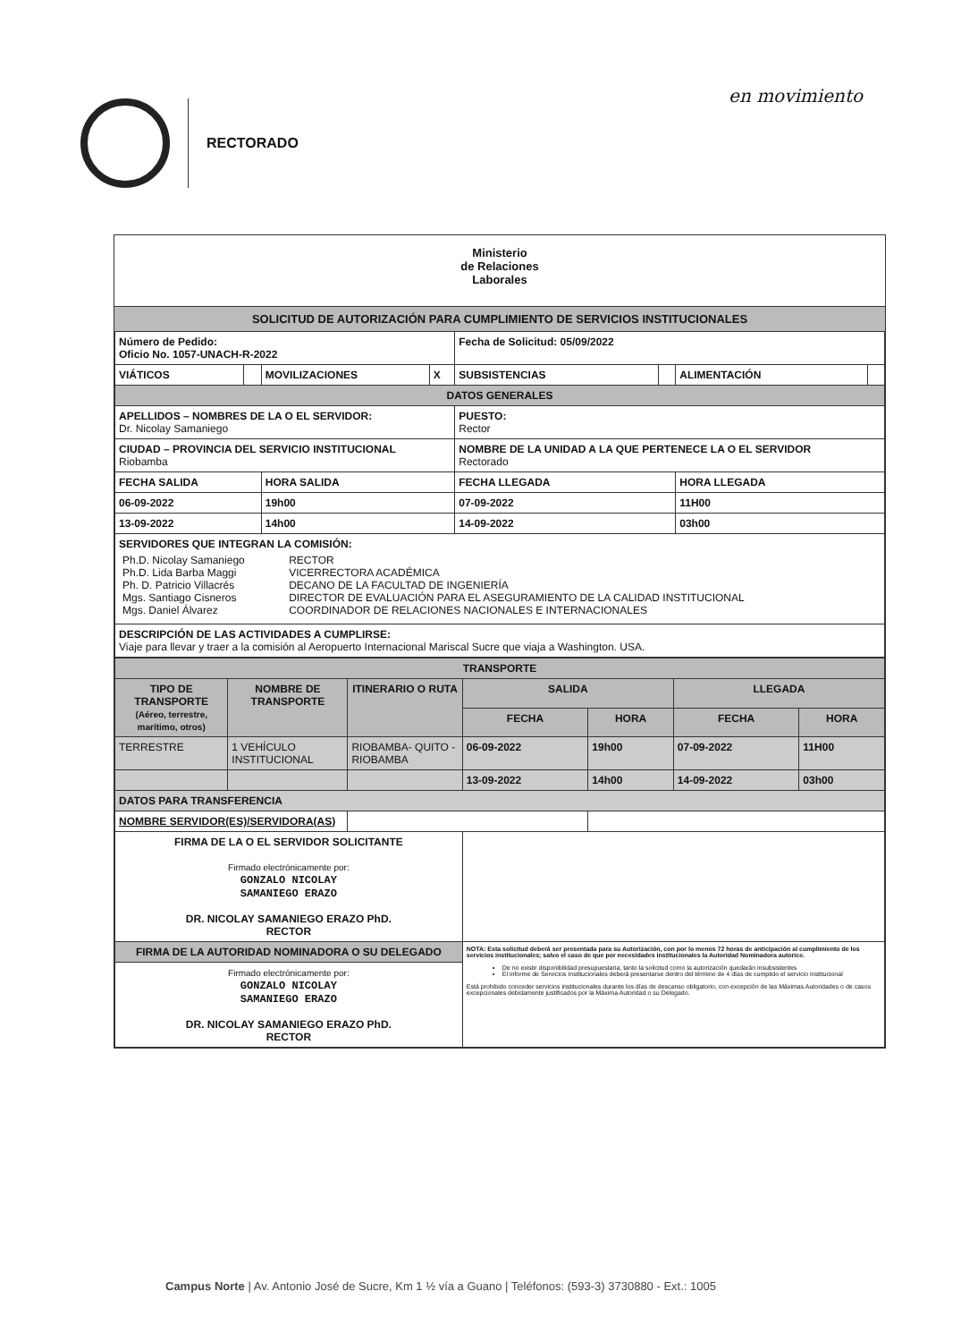en movimiento
RECTORADO
Ministerio
de Relaciones
Laborales
SOLICITUD DE AUTORIZACIÓN PARA CUMPLIMIENTO DE SERVICIOS INSTITUCIONALES
| Número de Pedido: Oficio No. 1057-UNACH-R-2022 | | | | Fecha de Solicitud: 05/09/2022 | | | |
| VIÁTICOS | | MOVILIZACIONES | X | SUBSISTENCIAS | | ALIMENTACIÓN | |
| DATOS GENERALES | | | | | | | |
| APELLIDOS – NOMBRES DE LA O EL SERVIDOR: Dr. Nicolay Samaniego | | | | PUESTO: Rector | | | |
| CIUDAD – PROVINCIA DEL SERVICIO INSTITUCIONAL Riobamba | | | | NOMBRE DE LA UNIDAD A LA QUE PERTENECE LA O EL SERVIDOR Rectorado | | | |
| FECHA SALIDA | | HORA SALIDA | | FECHA LLEGADA | | HORA LLEGADA | |
| 06-09-2022 | | 19h00 | | 07-09-2022 | | 11H00 | |
| 13-09-2022 | | 14h00 | | 14-09-2022 | | 03h00 | |
| SERVIDORES QUE INTEGRAN LA COMISIÓN: / Ph.D. Nicolay Samaniego Ph.D. Lida Barba Maggi Ph. D. Patricio Villacrés Mgs. Santiago Cisneros Mgs. Daniel Álvarez / RECTOR VICERRECTORA ACADÉMICA DECANO DE LA FACULTAD DE INGENIERÍA DIRECTOR DE EVALUACIÓN PARA EL ASEGURAMIENTO DE LA CALIDAD INSTITUCIONAL COORDINADOR DE RELACIONES NACIONALES E INTERNACIONALES / | | | | | | | |
| DESCRIPCIÓN DE LAS ACTIVIDADES A CUMPLIRSE: Viaje para llevar y traer a la comisión al Aeropuerto Internacional Mariscal Sucre que viaja a Washington. USA. | | | | | | | |
| TRANSPORTE | | | | | | |
| --- | --- | --- | --- | --- | --- | --- |
| TIPO DE TRANSPORTE (Aéreo, terrestre, marítimo, otros) | NOMBRE DE TRANSPORTE | ITINERARIO O RUTA | SALIDA | | LLEGADA | |
| | | | FECHA | HORA | FECHA | HORA |
| TERRESTRE | 1 VEHÍCULO INSTITUCIONAL | RIOBAMBA- QUITO - RIOBAMBA | 06-09-2022 | 19h00 | 07-09-2022 | 11H00 |
| | | | 13-09-2022 | 14h00 | 14-09-2022 | 03h00 |
| DATOS PARA TRANSFERENCIA | | | | | | |
| NOMBRE SERVIDOR(ES)/SERVIDORA(AS) | | | | | | |
| FIRMA DE LA O EL SERVIDOR SOLICITANTE Firmado electrónicamente por: GONZALO NICOLAY SAMANIEGO ERAZO DR. NICOLAY SAMANIEGO ERAZO PhD. RECTOR | | | | | | |
| FIRMA DE LA AUTORIDAD NOMINADORA O SU DELEGADO | | | NOTA: Esta solicitud deberá ser presentada para su Autorización, con por lo menos 72 horas de anticipación al cumplimiento de los servicios institucionales; salvo el caso de que por necesidades institucionales la Autoridad Nominadora autorice. De no existir disponibilidad presupuestaria, tanto la solicitud como la autorización quedarán insubsistentes El informe de Servicios Institucionales deberá presentarse dentro del término de 4 días de cumplido el servicio institucional Está prohibido conceder servicios institucionales durante los días de descanso obligatorio, con excepción de las Máximas Autoridades o de casos excepcionales debidamente justificados por la Máxima Autoridad o su Delegado. | | | |
| Firmado electrónicamente por: GONZALO NICOLAY SAMANIEGO ERAZO DR. NICOLAY SAMANIEGO ERAZO PhD. RECTOR | | | | | | |
Campus Norte | Av. Antonio José de Sucre, Km 1 ½ vía a Guano | Teléfonos: (593-3) 3730880 - Ext.: 1005